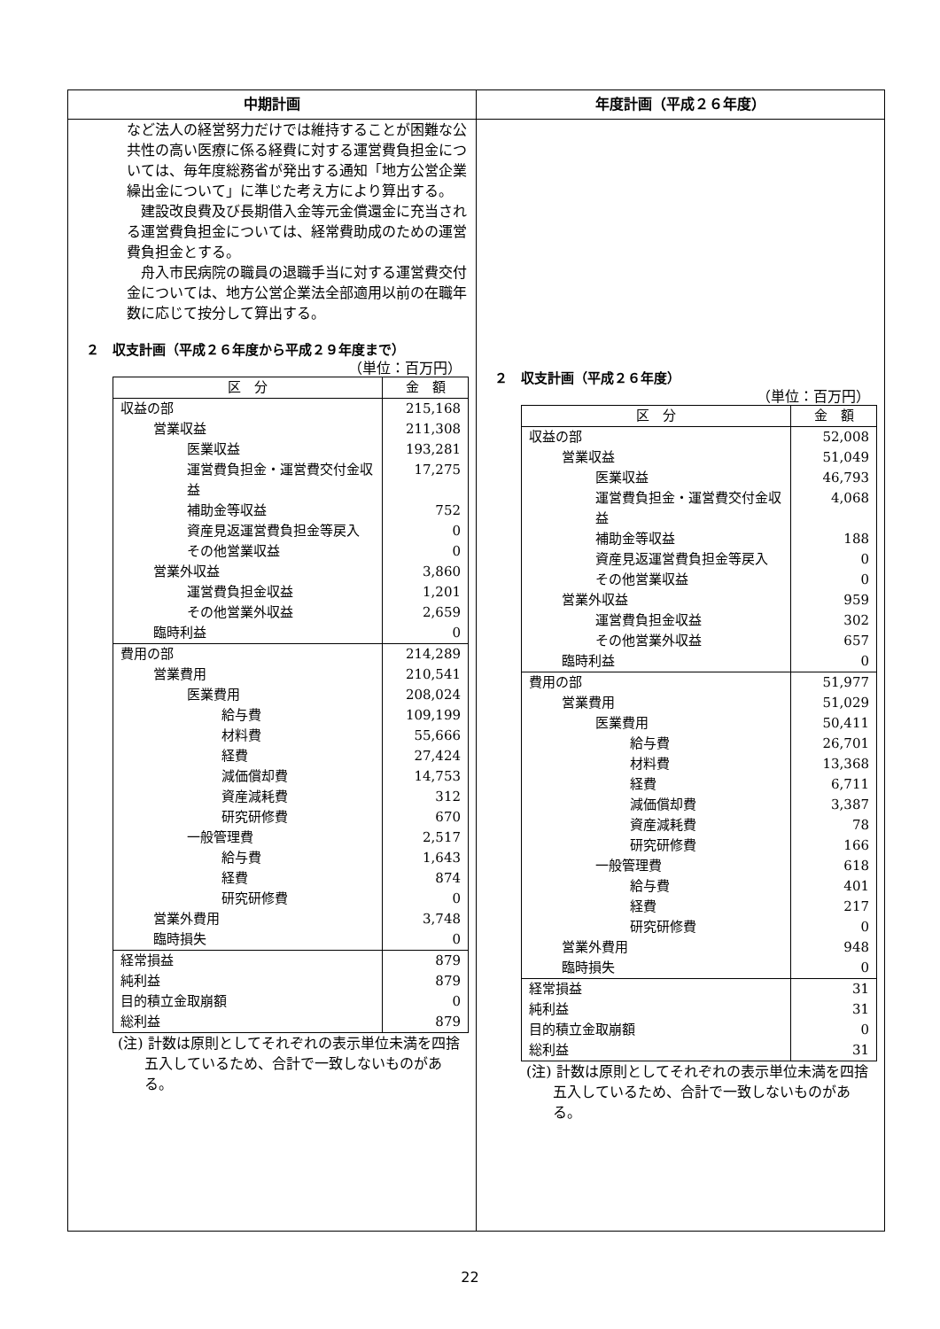中期計画 年度計画（平成２６年度）
など法人の経営努力だけでは維持することが困難な公共性の高い医療に係る経費に対する運営費負担金については、毎年度総務省が発出する通知「地方公営企業繰出金について」に準じた考え方により算出する。
　建設改良費及び長期借入金等元金償還金に充当される運営費負担金については、経常費助成のための運営費負担金とする。
　舟入市民病院の職員の退職手当に対する運営費交付金については、地方公営企業法全部適用以前の在職年数に応じて按分して算出する。
２　収支計画（平成２６年度から平成２９年度まで）
（単位：百万円）
| 区 分 | 金 額 |
| --- | --- |
| 収益の部 | 215,168 |
| 営業収益 | 211,308 |
| 医業収益 | 193,281 |
| 運営費負担金・運営費交付金収益 | 17,275 |
| 補助金等収益 | 752 |
| 資産見返運営費負担金等戻入 | 0 |
| その他営業収益 | 0 |
| 営業外収益 | 3,860 |
| 運営費負担金収益 | 1,201 |
| その他営業外収益 | 2,659 |
| 臨時利益 | 0 |
| 費用の部 | 214,289 |
| 営業費用 | 210,541 |
| 医業費用 | 208,024 |
| 給与費 | 109,199 |
| 材料費 | 55,666 |
| 経費 | 27,424 |
| 減価償却費 | 14,753 |
| 資産減耗費 | 312 |
| 研究研修費 | 670 |
| 一般管理費 | 2,517 |
| 給与費 | 1,643 |
| 経費 | 874 |
| 研究研修費 | 0 |
| 営業外費用 | 3,748 |
| 臨時損失 | 0 |
| 経常損益 | 879 |
| 純利益 | 879 |
| 目的積立金取崩額 | 0 |
| 総利益 | 879 |
(注) 計数は原則としてそれぞれの表示単位未満を四捨五入しているため、合計で一致しないものがある。
２　収支計画（平成２６年度）
（単位：百万円）
| 区 分 | 金 額 |
| --- | --- |
| 収益の部 | 52,008 |
| 営業収益 | 51,049 |
| 医業収益 | 46,793 |
| 運営費負担金・運営費交付金収益 | 4,068 |
| 補助金等収益 | 188 |
| 資産見返運営費負担金等戻入 | 0 |
| その他営業収益 | 0 |
| 営業外収益 | 959 |
| 運営費負担金収益 | 302 |
| その他営業外収益 | 657 |
| 臨時利益 | 0 |
| 費用の部 | 51,977 |
| 営業費用 | 51,029 |
| 医業費用 | 50,411 |
| 給与費 | 26,701 |
| 材料費 | 13,368 |
| 経費 | 6,711 |
| 減価償却費 | 3,387 |
| 資産減耗費 | 78 |
| 研究研修費 | 166 |
| 一般管理費 | 618 |
| 給与費 | 401 |
| 経費 | 217 |
| 研究研修費 | 0 |
| 営業外費用 | 948 |
| 臨時損失 | 0 |
| 経常損益 | 31 |
| 純利益 | 31 |
| 目的積立金取崩額 | 0 |
| 総利益 | 31 |
(注) 計数は原則としてそれぞれの表示単位未満を四捨五入しているため、合計で一致しないものがある。
22